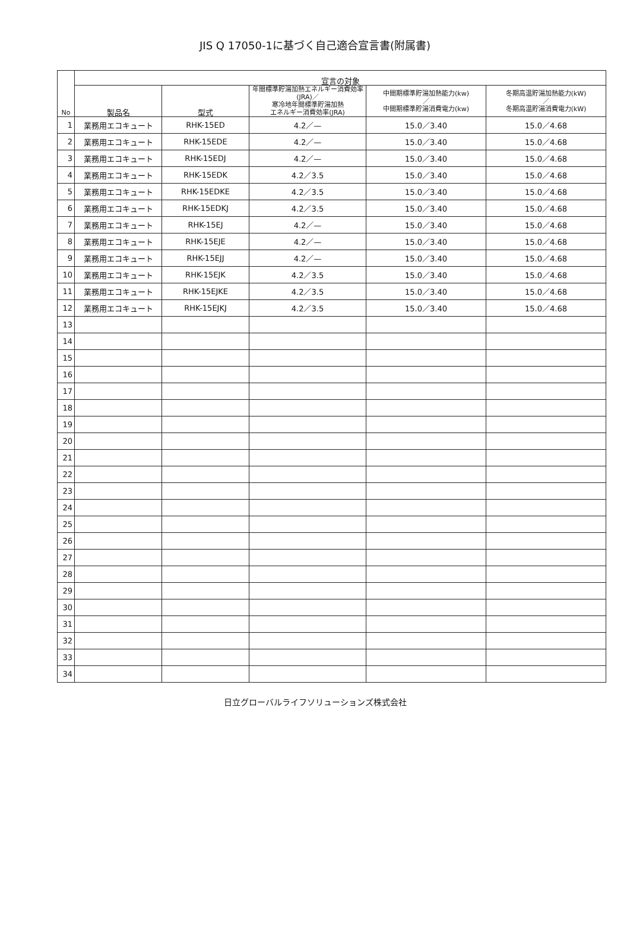JIS Q 17050-1に基づく自己適合宣言書(附属書)
| No | 宣言の対象 | | | | |
| --- | --- | --- | --- | --- | --- |
| | 製品名 | 型式 | 年間標準貯湯加熱エネルギー消費効率(JRA)／ 寒冷地年間標準貯湯加熱 エネルギー消費効率(JRA) | 中間期標準貯湯加熱能力(kw) ／ 中間期標準貯湯消費電力(kw) | 冬期高温貯湯加熱能力(kW) ／ 冬期高温貯湯消費電力(kW) |
| 1 | 業務用エコキュート | RHK-15ED | 4.2／— | 15.0／3.40 | 15.0／4.68 |
| 2 | 業務用エコキュート | RHK-15EDE | 4.2／— | 15.0／3.40 | 15.0／4.68 |
| 3 | 業務用エコキュート | RHK-15EDJ | 4.2／— | 15.0／3.40 | 15.0／4.68 |
| 4 | 業務用エコキュート | RHK-15EDK | 4.2／3.5 | 15.0／3.40 | 15.0／4.68 |
| 5 | 業務用エコキュート | RHK-15EDKE | 4.2／3.5 | 15.0／3.40 | 15.0／4.68 |
| 6 | 業務用エコキュート | RHK-15EDKJ | 4.2／3.5 | 15.0／3.40 | 15.0／4.68 |
| 7 | 業務用エコキュート | RHK-15EJ | 4.2／— | 15.0／3.40 | 15.0／4.68 |
| 8 | 業務用エコキュート | RHK-15EJE | 4.2／— | 15.0／3.40 | 15.0／4.68 |
| 9 | 業務用エコキュート | RHK-15EJJ | 4.2／— | 15.0／3.40 | 15.0／4.68 |
| 10 | 業務用エコキュート | RHK-15EJK | 4.2／3.5 | 15.0／3.40 | 15.0／4.68 |
| 11 | 業務用エコキュート | RHK-15EJKE | 4.2／3.5 | 15.0／3.40 | 15.0／4.68 |
| 12 | 業務用エコキュート | RHK-15EJKJ | 4.2／3.5 | 15.0／3.40 | 15.0／4.68 |
| 13 | | | | | |
| 14 | | | | | |
| 15 | | | | | |
| 16 | | | | | |
| 17 | | | | | |
| 18 | | | | | |
| 19 | | | | | |
| 20 | | | | | |
| 21 | | | | | |
| 22 | | | | | |
| 23 | | | | | |
| 24 | | | | | |
| 25 | | | | | |
| 26 | | | | | |
| 27 | | | | | |
| 28 | | | | | |
| 29 | | | | | |
| 30 | | | | | |
| 31 | | | | | |
| 32 | | | | | |
| 33 | | | | | |
| 34 | | | | | |
日立グローバルライフソリューションズ株式会社